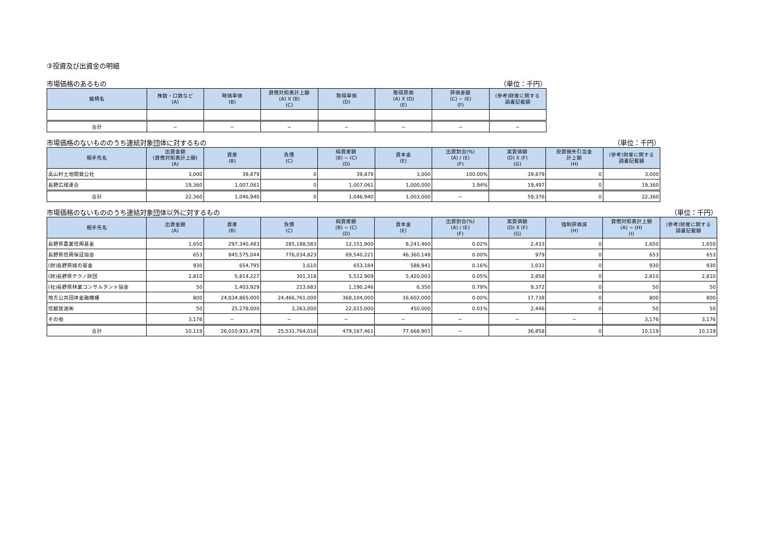③投資及び出資金の明細
市場価格のあるもの （単位：千円）
| 銘柄名 | 株数・口数など (A) | 時価単価 (B) | 貸借対照表計上額 (A) X (B) (C) | 取得単価 (D) | 取得原価 (A) X (D) (E) | 評価差額 (C) − (E) (F) | (参考)財産に関する 調書記載額 |
| --- | --- | --- | --- | --- | --- | --- | --- |
| 合計 | − | − | − | − | − | − | − |
市場価格のないもののうち連結対象団体に対するもの （単位：千円）
| 相手先名 | 出資金額 (貸借対照表計上額) (A) | 資産 (B) | 負債 (C) | 純資産額 (B) − (C) (D) | 資本金 (E) | 出資割合(%) (A) / (E) (F) | 実質価額 (D) X (F) (G) | 投資損失引当金 計上額 (H) | (参考)財産に関する 調書記載額 |
| --- | --- | --- | --- | --- | --- | --- | --- | --- | --- |
| 高山村土地開発公社 | 3,000 | 39,879 | 0 | 39,879 | 3,000 | 100.00% | 39,879 | 0 | 3,000 |
| 長野広域連合 | 19,360 | 1,007,061 | 0 | 1,007,061 | 1,000,000 | 1.94% | 19,497 | 0 | 19,360 |
| 合計 | 22,360 | 1,046,940 | 0 | 1,046,940 | 1,003,000 | − | 59,376 | 0 | 22,360 |
市場価格のないもののうち連結対象団体以外に対するもの （単位：千円）
| 相手先名 | 出資金額 (A) | 資産 (B) | 負債 (C) | 純資産額 (B) − (C) (D) | 資本金 (E) | 出資割合(%) (A) / (E) (F) | 実質価額 (D) X (F) (G) | 強制評価減 (H) | 貸借対照表計上額 (A) − (H) (I) | (参考)財産に関する 調書記載額 |
| --- | --- | --- | --- | --- | --- | --- | --- | --- | --- | --- |
| 長野県農業信用基金 | 1,650 | 297,340,483 | 285,188,583 | 12,151,900 | 8,241,460 | 0.02% | 2,433 | 0 | 1,650 | 1,650 |
| 長野県信用保証協会 | 653 | 845,575,044 | 776,034,823 | 69,540,221 | 46,360,148 | 0.00% | 979 | 0 | 653 | 653 |
| (財)長野県緑の基金 | 930 | 654,795 | 1,610 | 653,184 | 588,941 | 0.16% | 1,031 | 0 | 930 | 930 |
| (財)長野県テクノ財団 | 2,810 | 5,814,227 | 301,318 | 5,512,909 | 5,420,003 | 0.05% | 2,858 | 0 | 2,810 | 2,810 |
| (社)長野県林業コンサルタント協会 | 50 | 1,403,929 | 213,683 | 1,190,246 | 6,350 | 0.79% | 9,372 | 0 | 50 | 50 |
| 地方公共団体金融機構 | 800 | 24,834,865,000 | 24,466,761,000 | 368,104,000 | 16,602,000 | 0.00% | 17,738 | 0 | 800 | 800 |
| 信越放送㈱ | 50 | 25,278,000 | 3,263,000 | 22,015,000 | 450,000 | 0.01% | 2,446 | 0 | 50 | 50 |
| その他 | 3,176 | − | − | − | − | − | − | − | 3,176 | 3,176 |
| 合計 | 10,119 | 26,010,931,478 | 25,531,764,016 | 479,167,461 | 77,668,901 | − | 36,858 | 0 | 10,119 | 10,119 |